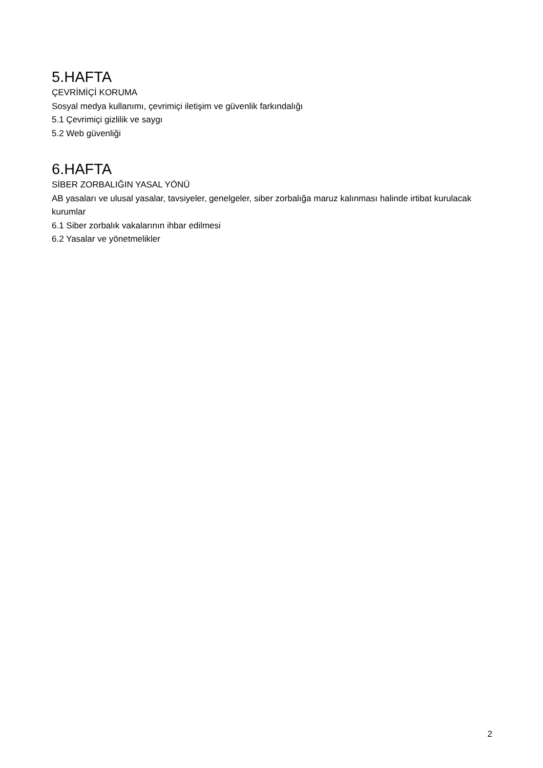5.HAFTA
ÇEVRİMİÇİ KORUMA
Sosyal medya kullanımı, çevrimiçi iletişim ve güvenlik farkındalığı
5.1 Çevrimiçi gizlilik ve saygı
5.2 Web güvenliği
6.HAFTA
SİBER ZORBALIĞIN YASAL YÖNÜ
AB yasaları ve ulusal yasalar, tavsiyeler, genelgeler, siber zorbalığa maruz kalınması halinde irtibat kurulacak kurumlar
6.1 Siber zorbalık vakalarının ihbar edilmesi
6.2 Yasalar ve yönetmelikler
2